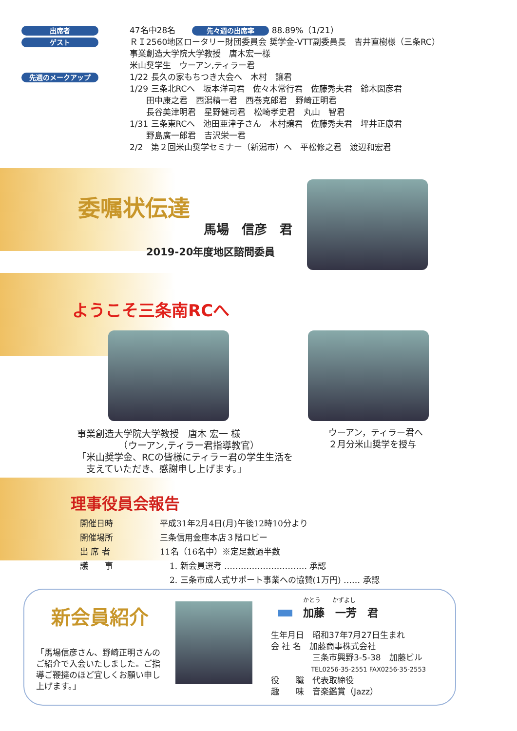出席者
47名中28名　　先々週の出席率 88.89%（1/21）
ゲスト
ＲＩ2560地区ロータリー財団委員会 奨学金-VTT副委員長　吉井直樹様（三条RC）
事業創造大学院大学教授　唐木宏一様
米山奨学生　ウーアン,ティラー君
先週のメークアップ
1/22 長久の家もちつき大会へ　木村　譲君
1/29 三条北RCへ　坂本洋司君　佐々木常行君　佐藤秀夫君　鈴木圀彦君
　　田中康之君　西潟精一君　西巻克郎君　野崎正明君
　　長谷美津明君　星野健司君　松崎孝史君　丸山　智君
1/31 三条東RCへ　池田亜津子さん　木村譲君　佐藤秀夫君　坪井正康君
　　野島廣一郎君　吉沢栄一君
2/2　第２回米山奨学セミナー（新潟市）へ　平松修之君　渡辺和宏君
委嘱状伝達
馬場　信彦　君
2019-20年度地区諮問委員
ようこそ三条南RCへ
事業創造大学院大学教授　唐木 宏一 様
　　　　　（ウーアン,ティラー君指導教官）
「米山奨学金、RCの皆様にティラー君の学生生活を
　支えていただき、感謝申し上げます。」
ウーアン，ティラー君へ
２月分米山奨学を授与
理事役員会報告
| 開催日時 | 平成31年2月4日(月)午後12時10分より |
| 開催場所 | 三条信用金庫本店３階ロビー |
| 出 席 者 | 11名（16名中）※定足数過半数 |
| 議 事 | 1. 新会員選考 ………………………… 承認 |
| | 2. 三条市成人式サポート事業への協賛(1万円) …… 承認 |
新会員紹介
「馬場信彦さん、野崎正明さんのご紹介で入会いたしました。ご指導ご鞭撻のほど宜しくお願い申し上げます。」
かとう　　かずよし
　加藤　一芳　君
生年月日　昭和37年7月27日生まれ
会 社 名　加藤商事株式会社
　　　　　三条市興野3-5-38　加藤ビル
　　　　　　 TEL0256-35-2551 FAX0256-35-2553
役　　職　代表取締役
趣　　味　音楽鑑賞（Jazz）